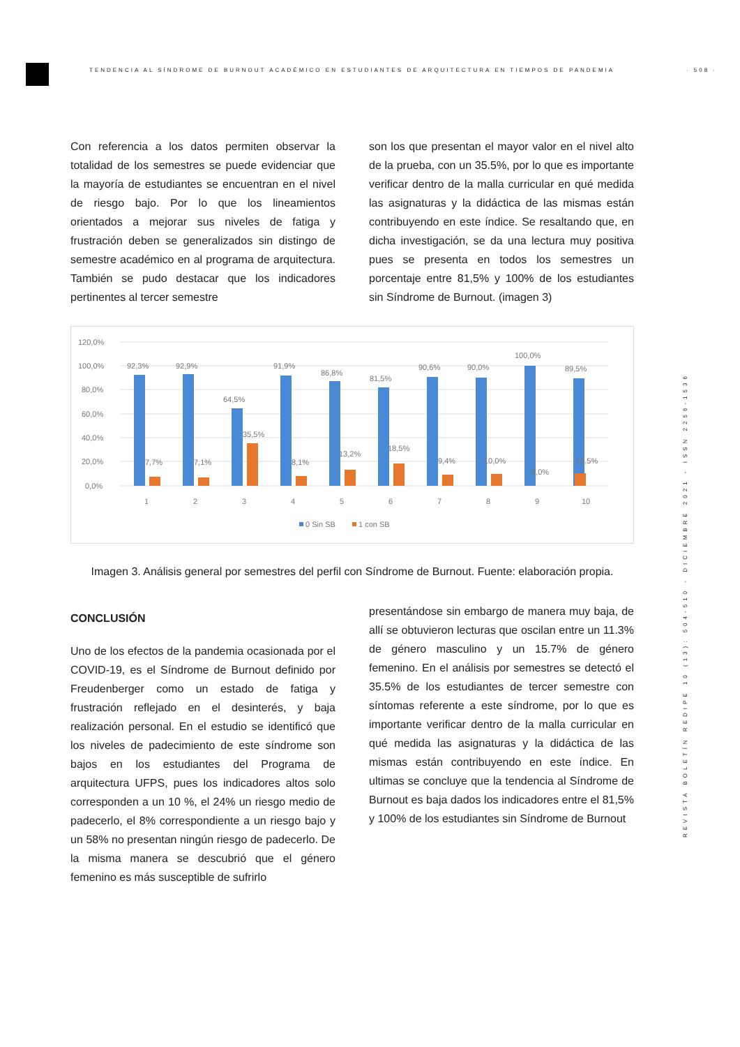TENDENCIA AL SÍNDROME DE BURNOUT ACADÉMICO EN ESTUDIANTES DE ARQUITECTURA EN TIEMPOS DE PANDEMIA · 508 ·
REVISTA BOLETÍN REDIPE 10 (13): 504-510 - DICIEMBRE 2021 - ISSN 2256-1536
Con referencia a los datos permiten observar la totalidad de los semestres se puede evidenciar que la mayoría de estudiantes se encuentran en el nivel de riesgo bajo. Por lo que los lineamientos orientados a mejorar sus niveles de fatiga y frustración deben se generalizados sin distingo de semestre académico en al programa de arquitectura. También se pudo destacar que los indicadores pertinentes al tercer semestre
son los que presentan el mayor valor en el nivel alto de la prueba, con un 35.5%, por lo que es importante verificar dentro de la malla curricular en qué medida las asignaturas y la didáctica de las mismas están contribuyendo en este índice. Se resaltando que, en dicha investigación, se da una lectura muy positiva pues se presenta en todos los semestres un porcentaje entre 81,5% y 100% de los estudiantes sin Síndrome de Burnout. (imagen 3)
120,0%
100,0%
80,0%
60,0%
40,0%
20,0%
0,0%
92,3%
92,9%
64,5%
91,9%
86,8%
81,5%
90,6%
90,0%
100,0%
89,5%
7,7%
7,1%
35,5%
8,1%
13,2%
18,5%
9,4%
10,0%
0,0%
10,5%
1
2
3
4
5
6
7
8
9
10
0 Sin SB
1 con SB
Imagen 3. Análisis general por semestres del perfil con Síndrome de Burnout. Fuente: elaboración propia.
CONCLUSIÓN
Uno de los efectos de la pandemia ocasionada por el COVID-19, es el Síndrome de Burnout definido por Freudenberger como un estado de fatiga y frustración reflejado en el desinterés, y baja realización personal. En el estudio se identificó que los niveles de padecimiento de este síndrome son bajos en los estudiantes del Programa de arquitectura UFPS, pues los indicadores altos solo corresponden a un 10 %, el 24% un riesgo medio de padecerlo, el 8% correspondiente a un riesgo bajo y un 58% no presentan ningún riesgo de padecerlo. De la misma manera se descubrió que el género femenino es más susceptible de sufrirlo
presentándose sin embargo de manera muy baja, de allí se obtuvieron lecturas que oscilan entre un 11.3% de género masculino y un 15.7% de género femenino. En el análisis por semestres se detectó el 35.5% de los estudiantes de tercer semestre con síntomas referente a este síndrome, por lo que es importante verificar dentro de la malla curricular en qué medida las asignaturas y la didáctica de las mismas están contribuyendo en este índice. En ultimas se concluye que la tendencia al Síndrome de Burnout es baja dados los indicadores entre el 81,5% y 100% de los estudiantes sin Síndrome de Burnout